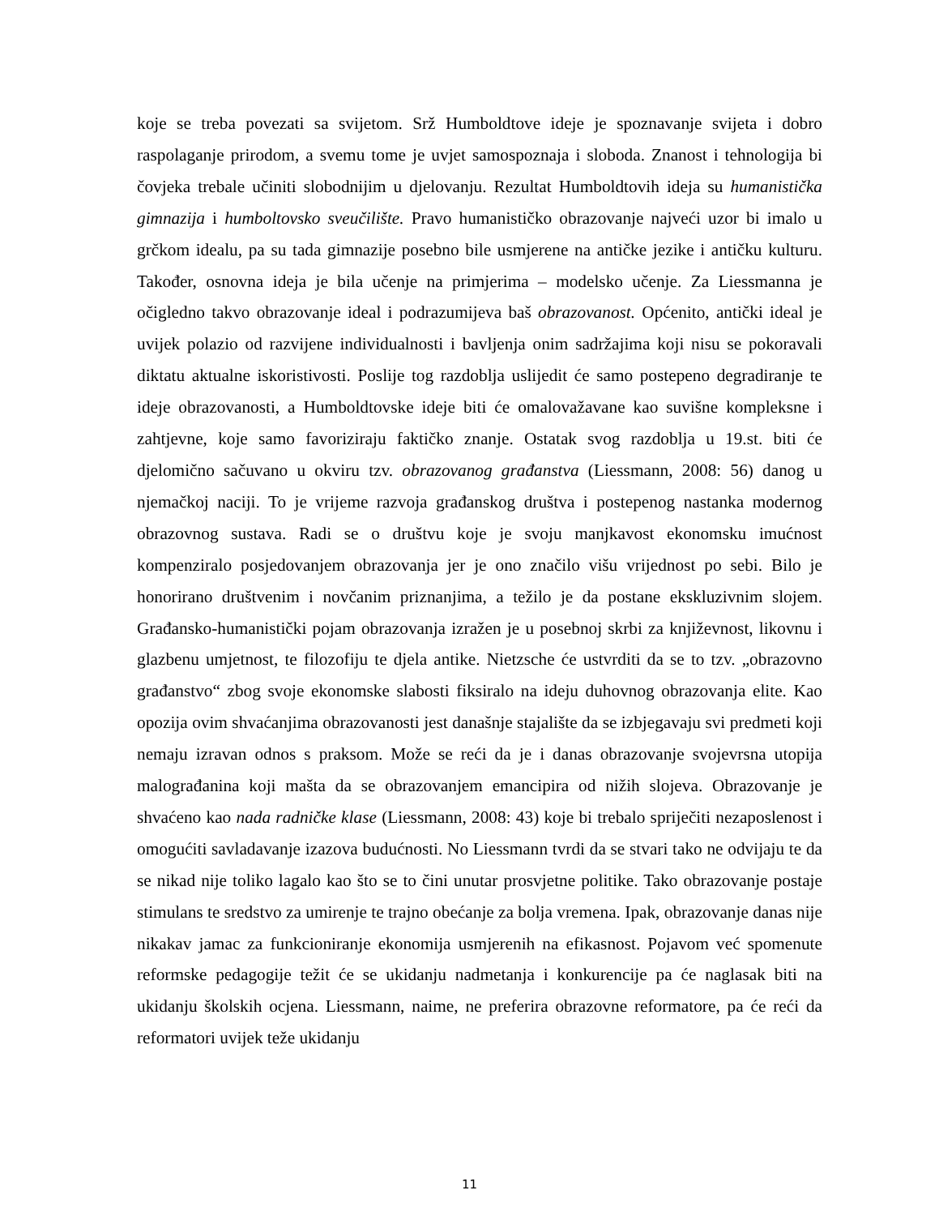koje se treba povezati sa svijetom. Srž Humboldtove ideje je spoznavanje svijeta i dobro raspolaganje prirodom, a svemu tome je uvjet samospoznaja i sloboda. Znanost i tehnologija bi čovjeka trebale učiniti slobodnijim u djelovanju. Rezultat Humboldtovih ideja su humanistička gimnazija i humboltovsko sveučilište. Pravo humanističko obrazovanje najveći uzor bi imalo u grčkom idealu, pa su tada gimnazije posebno bile usmjerene na antičke jezike i antičku kulturu. Također, osnovna ideja je bila učenje na primjerima – modelsko učenje. Za Liessmanna je očigledno takvo obrazovanje ideal i podrazumijeva baš obrazovanost. Općenito, antički ideal je uvijek polazio od razvijene individualnosti i bavljenja onim sadržajima koji nisu se pokoravali diktatu aktualne iskoristivosti. Poslije tog razdoblja uslijedit će samo postepeno degradiranje te ideje obrazovanosti, a Humboldtovske ideje biti će omalovažavane kao suvišne kompleksne i zahtjevne, koje samo favoriziraju faktičko znanje. Ostatak svog razdoblja u 19.st. biti će djelomično sačuvano u okviru tzv. obrazovanog građanstva (Liessmann, 2008: 56) danog u njemačkoj naciji. To je vrijeme razvoja građanskog društva i postepenog nastanka modernog obrazovnog sustava. Radi se o društvu koje je svoju manjkavost ekonomsku imućnost kompenziralo posjedovanjem obrazovanja jer je ono značilo višu vrijednost po sebi. Bilo je honorirano društvenim i novčanim priznanjima, a težilo je da postane ekskluzivnim slojem. Građansko-humanistički pojam obrazovanja izražen je u posebnoj skrbi za književnost, likovnu i glazbenu umjetnost, te filozofiju te djela antike. Nietzsche će ustvrditi da se to tzv. „obrazovno građanstvo“ zbog svoje ekonomske slabosti fiksiralo na ideju duhovnog obrazovanja elite. Kao opozija ovim shvaćanjima obrazovanosti jest današnje stajalište da se izbjegavaju svi predmeti koji nemaju izravan odnos s praksom. Može se reći da je i danas obrazovanje svojevrsna utopija malograđanina koji mašta da se obrazovanjem emancipira od nižih slojeva. Obrazovanje je shvaćeno kao nada radničke klase (Liessmann, 2008: 43) koje bi trebalo spriječiti nezaposlenost i omogućiti savladavanje izazova budućnosti. No Liessmann tvrdi da se stvari tako ne odvijaju te da se nikad nije toliko lagalo kao što se to čini unutar prosvjetne politike. Tako obrazovanje postaje stimulans te sredstvo za umirenje te trajno obećanje za bolja vremena. Ipak, obrazovanje danas nije nikakav jamac za funkcioniranje ekonomija usmjerenih na efikasnost. Pojavom već spomenute reformske pedagogije težit će se ukidanju nadmetanja i konkurencije pa će naglasak biti na ukidanju školskih ocjena. Liessmann, naime, ne preferira obrazovne reformatore, pa će reći da reformatori uvijek teže ukidanju
11